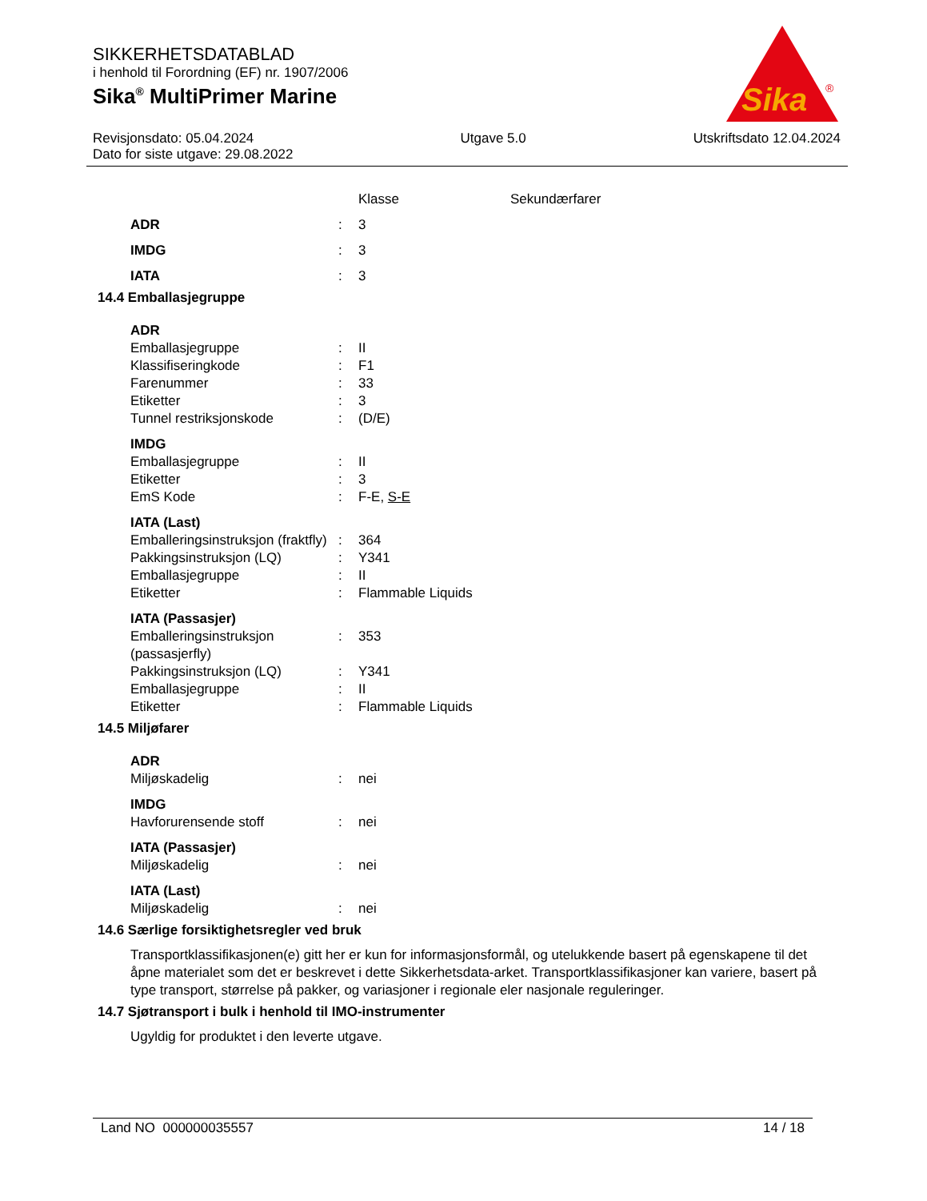SIKKERHETSDATABLAD
i henhold til Forordning (EF) nr. 1907/2006
Sika<sup>®</sup> MultiPrimer Marine
Sika
®
Revisjonsdato: 05.04.2024
Dato for siste utgave: 29.08.2022
Utgave 5.0 Utskriftsdato 12.04.2024
| | | Klasse | Sekundærfarer |
| ADR | : | 3 | |
| IMDG | : | 3 | |
| IATA | : | 3 | |
14.4 Emballasjegruppe
| ADR | | |
| Emballasjegruppe | : | II |
| Klassifiseringkode | : | F1 |
| Farenummer | : | 33 |
| Etiketter | : | 3 |
| Tunnel restriksjonskode | : | (D/E) |
| IMDG | | |
| Emballasjegruppe | : | II |
| Etiketter | : | 3 |
| EmS Kode | : | F-E, S-E |
| IATA (Last) | | |
| Emballeringsinstruksjon (fraktfly) | : | 364 |
| Pakkingsinstruksjon (LQ) | : | Y341 |
| Emballasjegruppe | : | II |
| Etiketter | : | Flammable Liquids |
| IATA (Passasjer) | | |
| Emballeringsinstruksjon (passasjerfly) | : | 353 |
| Pakkingsinstruksjon (LQ) | : | Y341 |
| Emballasjegruppe | : | II |
| Etiketter | : | Flammable Liquids |
14.5 Miljøfarer
| ADR | | |
| Miljøskadelig | : | nei |
| IMDG | | |
| Havforurensende stoff | : | nei |
| IATA (Passasjer) | | |
| Miljøskadelig | : | nei |
| IATA (Last) | | |
| Miljøskadelig | : | nei |
14.6 Særlige forsiktighetsregler ved bruk
Transportklassifikasjonen(e) gitt her er kun for informasjonsformål, og utelukkende basert på egenskapene til det åpne materialet som det er beskrevet i dette Sikkerhetsdata-arket. Transportklassifikasjoner kan variere, basert på type transport, størrelse på pakker, og variasjoner i regionale eler nasjonale reguleringer.
14.7 Sjøtransport i bulk i henhold til IMO-instrumenter
Ugyldig for produktet i den leverte utgave.
Land NO 000000035557 14 / 18